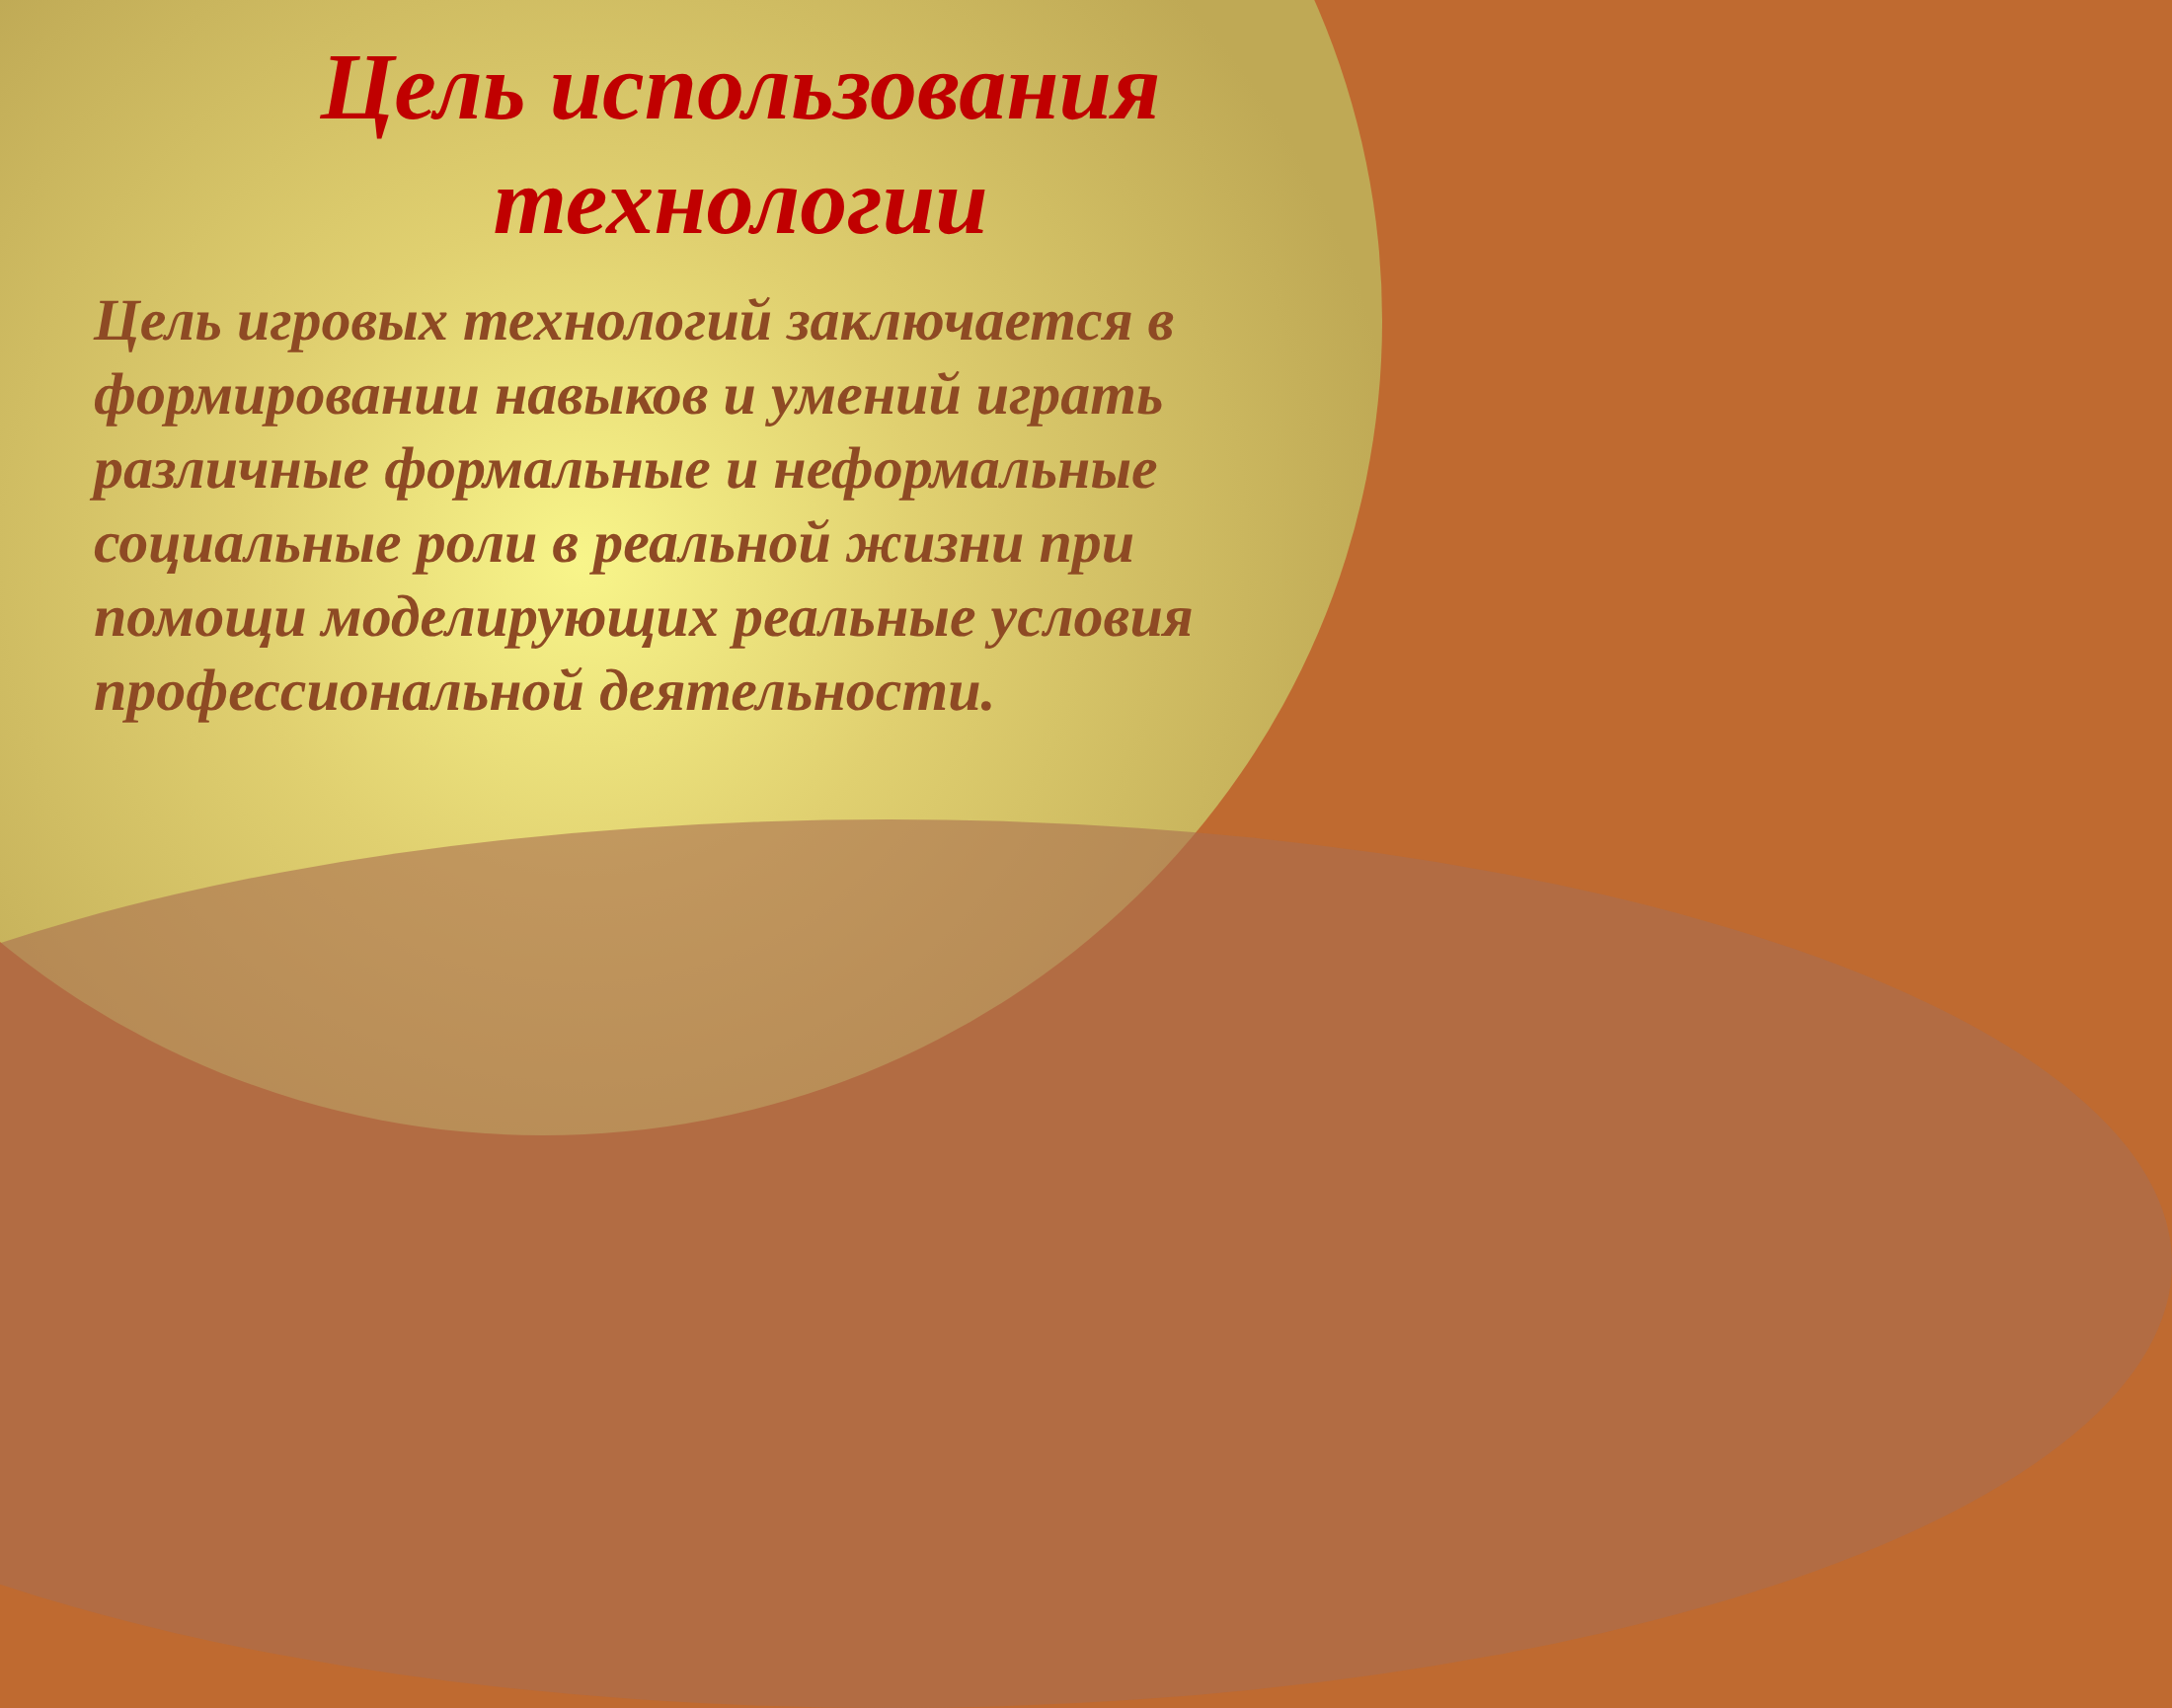Цель использования технологии
Цель игровых технологий заключается в формировании навыков и умений играть различные формальные и неформальные социальные роли в реальной жизни при помощи моделирующих реальные условия профессиональной деятельности.